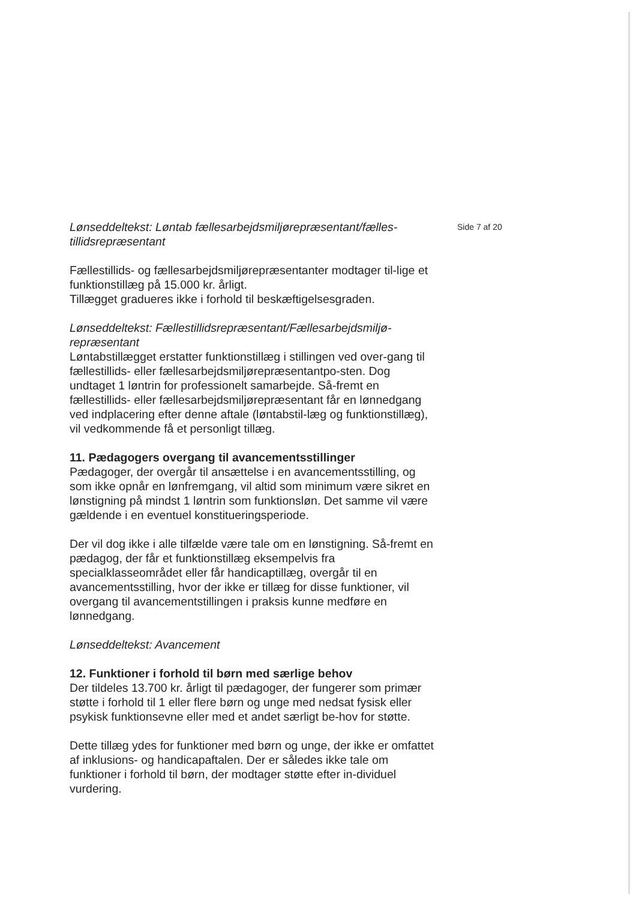Lønseddeltekst: Løntab fællesarbejdsmiljørepræsentant/fælles-tillidsrepræsentant
Fællestillids- og fællesarbejdsmiljørepræsentanter modtager til-lige et funktionstillæg på 15.000 kr. årligt.
Tillægget gradueres ikke i forhold til beskæftigelsesgraden.
Lønseddeltekst: Fællestillidsrepræsentant/Fællesarbejdsmiljø-repræsentant
Løntabstillægget erstatter funktionstillæg i stillingen ved over-gang til fællestillids- eller fællesarbejdsmiljørepræsentantpo-sten. Dog undtaget 1 løntrin for professionelt samarbejde. Så-fremt en fællestillids- eller fællesarbejdsmiljørepræsentant får en lønnedgang ved indplacering efter denne aftale (løntabstil-læg og funktionstillæg), vil vedkommende få et personligt tillæg.
11. Pædagogers overgang til avancementsstillinger
Pædagoger, der overgår til ansættelse i en avancementsstilling, og som ikke opnår en lønfremgang, vil altid som minimum være sikret en lønstigning på mindst 1 løntrin som funktionsløn. Det samme vil være gældende i en eventuel konstitueringsperiode.
Der vil dog ikke i alle tilfælde være tale om en lønstigning. Så-fremt en pædagog, der får et funktionstillæg eksempelvis fra specialklasseområdet eller får handicaptillæg, overgår til en avancementsstilling, hvor der ikke er tillæg for disse funktioner, vil overgang til avancementstillingen i praksis kunne medføre en lønnedgang.
Lønseddeltekst: Avancement
12. Funktioner i forhold til børn med særlige behov
Der tildeles 13.700 kr. årligt til pædagoger, der fungerer som primær støtte i forhold til 1 eller flere børn og unge med nedsat fysisk eller psykisk funktionsevne eller med et andet særligt be-hov for støtte.
Dette tillæg ydes for funktioner med børn og unge, der ikke er omfattet af inklusions- og handicapaftalen. Der er således ikke tale om funktioner i forhold til børn, der modtager støtte efter in-dividuel vurdering.
Side 7 af 20